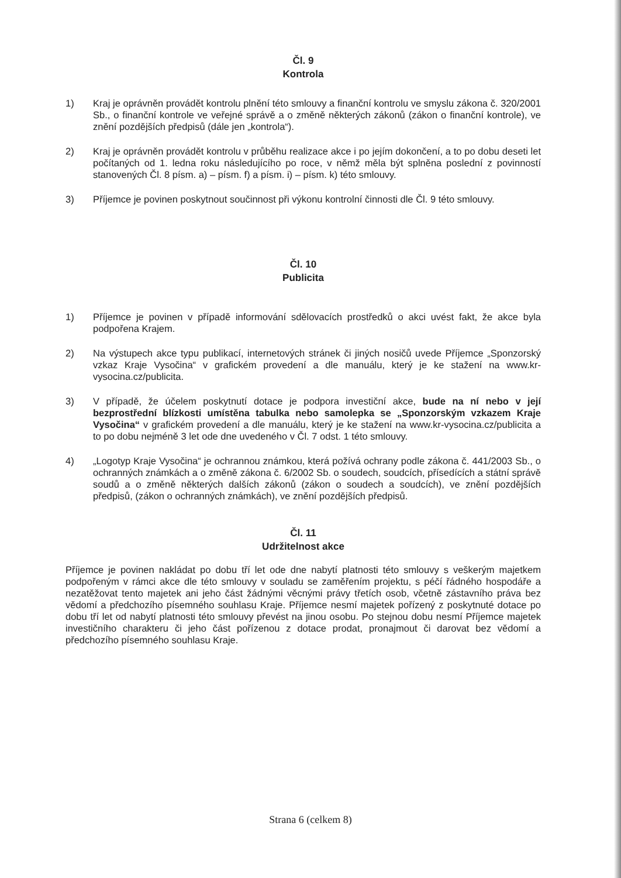Čl. 9
Kontrola
1) Kraj je oprávněn provádět kontrolu plnění této smlouvy a finanční kontrolu ve smyslu zákona č. 320/2001 Sb., o finanční kontrole ve veřejné správě a o změně některých zákonů (zákon o finanční kontrole), ve znění pozdějších předpisů (dále jen „kontrola“).
2) Kraj je oprávněn provádět kontrolu v průběhu realizace akce i po jejím dokončení, a to po dobu deseti let počítaných od 1. ledna roku následujícího po roce, v němž měla být splněna poslední z povinností stanovených Čl. 8 písm. a) – písm. f) a písm. i) – písm. k) této smlouvy.
3) Příjemce je povinen poskytnout součinnost při výkonu kontrolní činnosti dle Čl. 9 této smlouvy.
Čl. 10
Publicita
1) Příjemce je povinen v případě informování sdělovacích prostředků o akci uvést fakt, že akce byla podpořena Krajem.
2) Na výstupech akce typu publikací, internetových stránek či jiných nosičů uvede Příjemce „Sponzorský vzkaz Kraje Vysočina“ v grafickém provedení a dle manuálu, který je ke stažení na www.kr-vysocina.cz/publicita.
3) V případě, že účelem poskytnutí dotace je podpora investiční akce, bude na ní nebo v její bezprostřední blízkosti umístěna tabulka nebo samolepka se „Sponzorským vzkazem Kraje Vysočina“ v grafickém provedení a dle manuálu, který je ke stažení na www.kr-vysocina.cz/publicita a to po dobu nejméně 3 let ode dne uvedeného v Čl. 7 odst. 1 této smlouvy.
4) „Logotyp Kraje Vysočina“ je ochrannou známkou, která požívá ochrany podle zákona č. 441/2003 Sb., o ochranných známkách a o změně zákona č. 6/2002 Sb. o soudech, soudcích, přísedících a státní správě soudů a o změně některých dalších zákonů (zákon o soudech a soudcích), ve znění pozdějších předpisů, (zákon o ochranných známkách), ve znění pozdějších předpisů.
Čl. 11
Udržitelnost akce
Příjemce je povinen nakládat po dobu tří let ode dne nabytí platnosti této smlouvy s veškerým majetkem podpořeným v rámci akce dle této smlouvy v souladu se zaměřením projektu, s péčí řádného hospodáře a nezatěžovat tento majetek ani jeho část žádnými věcnými právy třetích osob, včetně zástavního práva bez vědomí a předchozího písemného souhlasu Kraje. Příjemce nesmí majetek pořízený z poskytnuté dotace po dobu tří let od nabytí platnosti této smlouvy převést na jinou osobu. Po stejnou dobu nesmí Příjemce majetek investičního charakteru či jeho část pořízenou z dotace prodat, pronajmout či darovat bez vědomí a předchozího písemného souhlasu Kraje.
Strana 6 (celkem 8)